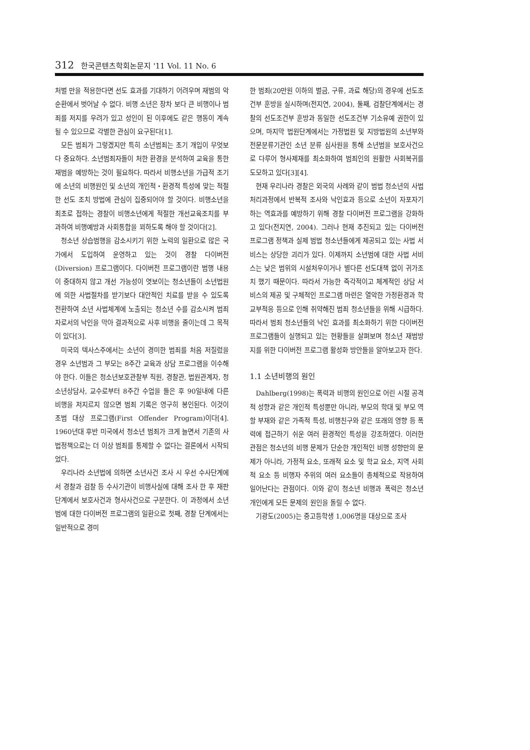312 한국콘텐츠학회논문지 '11 Vol. 11 No. 6
처벌 만을 적용한다면 선도 효과를 기대하기 어려우며 재범의 악순환에서 벗어날 수 없다. 비행 소년은 장차 보다 큰 비행이나 범죄를 저지를 우려가 있고 성인이 된 이후에도 같은 행동이 계속될 수 있으므로 각별한 관심이 요구된다[1].
모든 범죄가 그렇겠지만 특히 소년범죄는 초기 개입이 무엇보다 중요하다. 소년범죄자들이 처한 환경을 분석하여 교육을 통한 재범을 예방하는 것이 필요하다. 따라서 비행소년을 가급적 조기에 소년의 비행원인 및 소년의 개인적・환경적 특성에 맞는 적절한 선도 조치 방법에 관심이 집중되어야 할 것이다. 비행소년을 최초로 접하는 경찰이 비행소년에게 적절한 개선교육조치를 부과하여 비행예방과 사회통합을 꾀하도록 해야 할 것이다[2].
청소년 상습범행을 감소시키기 위한 노력의 일환으로 많은 국가에서 도입하여 운영하고 있는 것이 경찰 다이버전(Diversion) 프로그램이다. 다이버전 프로그램이란 범행 내용이 중대하지 않고 개선 가능성이 엿보이는 청소년들이 소년법원에 의한 사법절차를 받기보다 대안적인 치료를 받을 수 있도록 전환하여 소년 사법체계에 노출되는 청소년 수를 감소시켜 범죄자로서의 낙인을 막아 결과적으로 사후 비행을 줄이는데 그 목적이 있다[3].
미국의 텍사스주에서는 소년이 경미한 범죄를 처음 저질렀을 경우 소년범과 그 부모는 8주간 교육과 상담 프로그램을 이수해야 한다. 이들은 청소년보호관찰부 직원, 경찰관, 법원관계자, 청소년상담사, 교수로부터 8주간 수업을 들은 후 90일내에 다른 비행을 저지르지 않으면 범죄 기록은 영구히 봉인된다. 이것이 초범 대상 프로그램(First Offender Program)이다[4]. 1960년대 후반 미국에서 청소년 범죄가 크게 늘면서 기존의 사법정책으로는 더 이상 범죄를 통제할 수 없다는 결론에서 시작되었다.
우리나라 소년법에 의하면 소년사건 조사 시 우선 수사단계에서 경찰과 검찰 등 수사기관이 비행사실에 대해 조사 한 후 재판단계에서 보호사건과 형사사건으로 구분한다. 이 과정에서 소년범에 대한 다이버전 프로그램의 일환으로 첫째, 경찰 단계에서는 일반적으로 경미
한 범죄(20만원 이하의 벌금, 구류, 과료 해당)의 경우에 선도조건부 훈방을 실시하며(전지연, 2004), 둘째, 검찰단계에서는 경찰의 선도조건부 훈방과 동일한 선도조건부 기소유예 권한이 있으며, 마지막 법원단계에서는 가정법원 및 지방법원의 소년부와 전문분류기관인 소년 분류 심사원을 통해 소년범을 보호사건으로 다루어 형사제재를 최소화하여 범죄인의 원활한 사회복귀를 도모하고 있다[3][4].
현재 우리나라 경찰은 외국의 사례와 같이 범법 청소년의 사법처리과정에서 반복적 조사와 낙인효과 등으로 소년이 자포자기하는 역효과를 예방하기 위해 경찰 다이버전 프로그램을 강화하고 있다(전지연, 2004). 그러나 현재 추진되고 있는 다이버전 프로그램 정책과 실제 범법 청소년들에게 제공되고 있는 사법 서비스는 상당한 괴리가 있다. 이제까지 소년범에 대한 사법 서비스는 낮은 범위의 시설처우이거나 별다른 선도대책 없이 귀가조치 했기 때문이다. 따라서 가능한 즉각적이고 체계적인 상담 서비스의 제공 및 구체적인 프로그램 마련은 열악한 가정환경과 학교부적응 등으로 인해 취약해진 범죄 청소년들을 위해 시급하다. 따라서 범죄 청소년들의 낙인 효과를 최소화하기 위한 다이버전 프로그램들이 실행되고 있는 현황들을 살펴보며 청소년 재범방지를 위한 다이버전 프로그램 활성화 방안들을 알아보고자 한다.
1.1 소년비행의 원인
Dahlberg(1998)는 폭력과 비행의 원인으로 어린 시절 공격적 성향과 같은 개인적 특성뿐만 아니라, 부모의 학대 및 부모 역할 부재와 같은 가족적 특성, 비행친구와 같은 또래의 영향 등 폭력에 접근하기 쉬운 여러 환경적인 특성을 강조하였다. 이러한 관점은 청소년의 비행 문제가 단순한 개인적인 비행 성향만의 문제가 아니라, 가정적 요소, 또래적 요소 및 학교 요소, 지역 사회적 요소 등 비행자 주위의 여러 요소들이 총체적으로 작용하여 일어난다는 관점이다. 이와 같이 청소년 비행과 폭력은 청소년 개인에게 모든 문제의 원인을 돌릴 수 없다.
기광도(2005)는 중고등학생 1,006명을 대상으로 조사